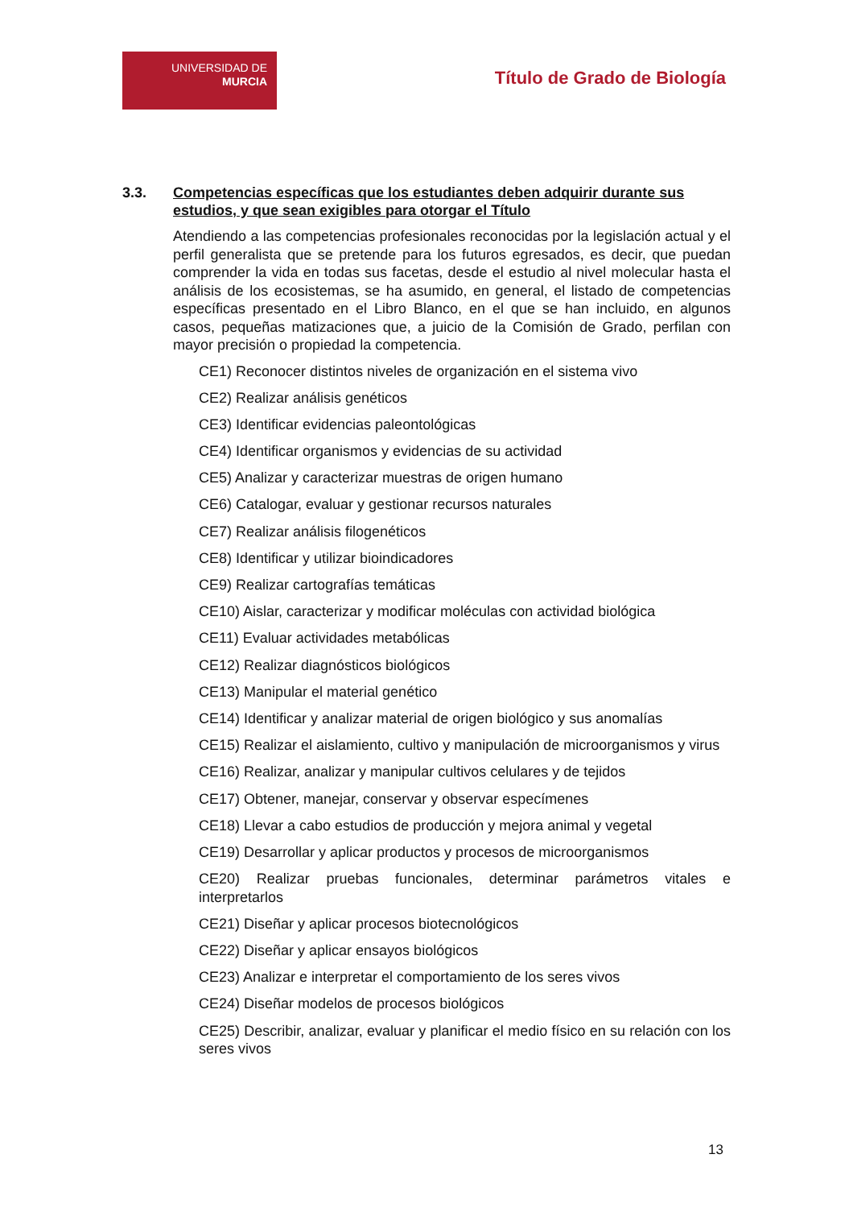UNIVERSIDAD DE
MURCIA
Título de Grado de Biología
3.3. Competencias específicas que los estudiantes deben adquirir durante sus estudios, y que sean exigibles para otorgar el Título
Atendiendo a las competencias profesionales reconocidas por la legislación actual y el perfil generalista que se pretende para los futuros egresados, es decir, que puedan comprender la vida en todas sus facetas, desde el estudio al nivel molecular hasta el análisis de los ecosistemas, se ha asumido, en general, el listado de competencias específicas presentado en el Libro Blanco, en el que se han incluido, en algunos casos, pequeñas matizaciones que, a juicio de la Comisión de Grado, perfilan con mayor precisión o propiedad la competencia.
CE1) Reconocer distintos niveles de organización en el sistema vivo
CE2) Realizar análisis genéticos
CE3) Identificar evidencias paleontológicas
CE4) Identificar organismos y evidencias de su actividad
CE5) Analizar y caracterizar muestras de origen humano
CE6) Catalogar, evaluar y gestionar recursos naturales
CE7) Realizar análisis filogenéticos
CE8) Identificar y utilizar bioindicadores
CE9) Realizar cartografías temáticas
CE10) Aislar, caracterizar y modificar moléculas con actividad biológica
CE11) Evaluar actividades metabólicas
CE12) Realizar diagnósticos biológicos
CE13) Manipular el material genético
CE14) Identificar y analizar material de origen biológico y sus anomalías
CE15) Realizar el aislamiento, cultivo y manipulación de microorganismos y virus
CE16) Realizar, analizar y manipular cultivos celulares y de tejidos
CE17) Obtener, manejar, conservar y observar especímenes
CE18) Llevar a cabo estudios de producción y mejora animal y vegetal
CE19) Desarrollar y aplicar productos y procesos de microorganismos
CE20) Realizar pruebas funcionales, determinar parámetros vitales e interpretarlos
CE21) Diseñar y aplicar procesos biotecnológicos
CE22) Diseñar y aplicar ensayos biológicos
CE23) Analizar e interpretar el comportamiento de los seres vivos
CE24) Diseñar modelos de procesos biológicos
CE25) Describir, analizar, evaluar y planificar el medio físico en su relación con los seres vivos
13